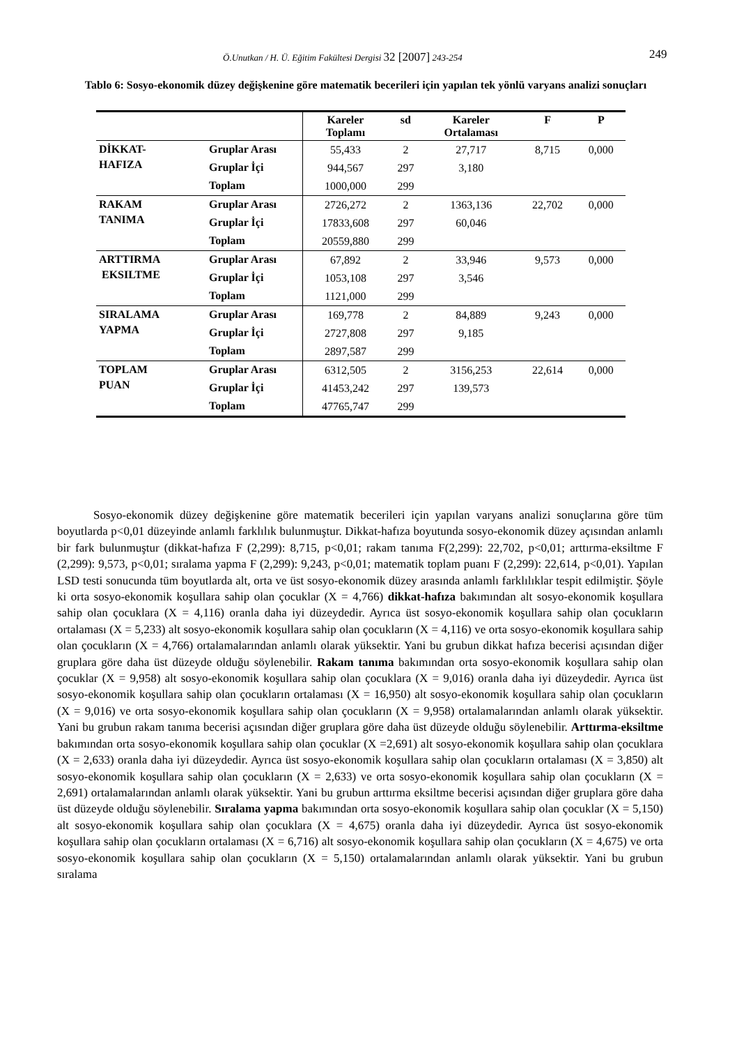Ö.Unutkan / H. Ü. Eğitim Fakültesi Dergisi 32 [2007] 243-254 249
Tablo 6: Sosyo-ekonomik düzey değişkenine göre matematik becerileri için yapılan tek yönlü varyans analizi sonuçları
| | | Kareler Toplamı | sd | Kareler Ortalaması | F | P |
| --- | --- | --- | --- | --- | --- | --- |
| DİKKAT- HAFIZA | Gruplar Arası | 55,433 | 2 | 27,717 | 8,715 | 0,000 |
| | Gruplar İçi | 944,567 | 297 | 3,180 | | |
| | Toplam | 1000,000 | 299 | | | |
| RAKAM TANIMA | Gruplar Arası | 2726,272 | 2 | 1363,136 | 22,702 | 0,000 |
| | Gruplar İçi | 17833,608 | 297 | 60,046 | | |
| | Toplam | 20559,880 | 299 | | | |
| ARTTIRMA EKSILTME | Gruplar Arası | 67,892 | 2 | 33,946 | 9,573 | 0,000 |
| | Gruplar İçi | 1053,108 | 297 | 3,546 | | |
| | Toplam | 1121,000 | 299 | | | |
| SIRALAMA YAPMA | Gruplar Arası | 169,778 | 2 | 84,889 | 9,243 | 0,000 |
| | Gruplar İçi | 2727,808 | 297 | 9,185 | | |
| | Toplam | 2897,587 | 299 | | | |
| TOPLAM PUAN | Gruplar Arası | 6312,505 | 2 | 3156,253 | 22,614 | 0,000 |
| | Gruplar İçi | 41453,242 | 297 | 139,573 | | |
| | Toplam | 47765,747 | 299 | | | |
Sosyo-ekonomik düzey değişkenine göre matematik becerileri için yapılan varyans analizi sonuçlarına göre tüm boyutlarda p<0,01 düzeyinde anlamlı farklılık bulunmuştur. Dikkat-hafıza boyutunda sosyo-ekonomik düzey açısından anlamlı bir fark bulunmuştur (dikkat-hafıza F (2,299): 8,715, p<0,01; rakam tanıma F(2,299): 22,702, p<0,01; arttırma-eksiltme F (2,299): 9,573, p<0,01; sıralama yapma F (2,299): 9,243, p<0,01; matematik toplam puanı F (2,299): 22,614, p<0,01). Yapılan LSD testi sonucunda tüm boyutlarda alt, orta ve üst sosyo-ekonomik düzey arasında anlamlı farklılıklar tespit edilmiştir. Şöyle ki orta sosyo-ekonomik koşullara sahip olan çocuklar (X = 4,766) dikkat-hafıza bakımından alt sosyo-ekonomik koşullara sahip olan çocuklara (X = 4,116) oranla daha iyi düzeydedir. Ayrıca üst sosyo-ekonomik koşullara sahip olan çocukların ortalaması (X = 5,233) alt sosyo-ekonomik koşullara sahip olan çocukların (X = 4,116) ve orta sosyo-ekonomik koşullara sahip olan çocukların (X = 4,766) ortalamalarından anlamlı olarak yüksektir. Yani bu grubun dikkat hafıza becerisi açısından diğer gruplara göre daha üst düzeyde olduğu söylenebilir. Rakam tanıma bakımından orta sosyo-ekonomik koşullara sahip olan çocuklar (X = 9,958) alt sosyo-ekonomik koşullara sahip olan çocuklara (X = 9,016) oranla daha iyi düzeydedir. Ayrıca üst sosyo-ekonomik koşullara sahip olan çocukların ortalaması (X = 16,950) alt sosyo-ekonomik koşullara sahip olan çocukların (X = 9,016) ve orta sosyo-ekonomik koşullara sahip olan çocukların (X = 9,958) ortalamalarından anlamlı olarak yüksektir. Yani bu grubun rakam tanıma becerisi açısından diğer gruplara göre daha üst düzeyde olduğu söylenebilir. Arttırma-eksiltme bakımından orta sosyo-ekonomik koşullara sahip olan çocuklar (X =2,691) alt sosyo-ekonomik koşullara sahip olan çocuklara (X = 2,633) oranla daha iyi düzeydedir. Ayrıca üst sosyo-ekonomik koşullara sahip olan çocukların ortalaması (X = 3,850) alt sosyo-ekonomik koşullara sahip olan çocukların (X = 2,633) ve orta sosyo-ekonomik koşullara sahip olan çocukların (X = 2,691) ortalamalarından anlamlı olarak yüksektir. Yani bu grubun arttırma eksiltme becerisi açısından diğer gruplara göre daha üst düzeyde olduğu söylenebilir. Sıralama yapma bakımından orta sosyo-ekonomik koşullara sahip olan çocuklar (X = 5,150) alt sosyo-ekonomik koşullara sahip olan çocuklara (X = 4,675) oranla daha iyi düzeydedir. Ayrıca üst sosyo-ekonomik koşullara sahip olan çocukların ortalaması (X = 6,716) alt sosyo-ekonomik koşullara sahip olan çocukların (X = 4,675) ve orta sosyo-ekonomik koşullara sahip olan çocukların (X = 5,150) ortalamalarından anlamlı olarak yüksektir. Yani bu grubun sıralama